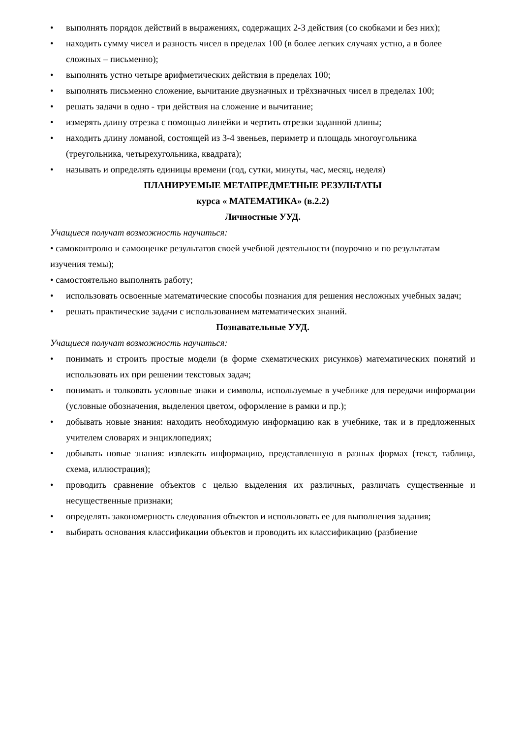• выполнять порядок действий в выражениях, содержащих 2-3 действия (со скобками и без них);
• находить сумму чисел и разность чисел в пределах 100 (в более легких случаях устно, а в более сложных – письменно);
• выполнять устно четыре арифметических действия в пределах 100;
• выполнять письменно сложение, вычитание двузначных и трёхзначных чисел в пределах 100;
• решать задачи в одно - три действия на сложение и вычитание;
• измерять длину отрезка с помощью линейки и чертить отрезки заданной длины;
• находить длину ломаной, состоящей из 3-4 звеньев, периметр и площадь многоугольника (треугольника, четырехугольника, квадрата);
• называть и определять единицы времени (год, сутки, минуты, час, месяц, неделя)
ПЛАНИРУЕМЫЕ МЕТАПРЕДМЕТНЫЕ РЕЗУЛЬТАТЫ
курса « МАТЕМАТИКА» (в.2.2)
Личностные УУД.
Учащиеся получат возможность научиться:
• самоконтролю и самооценке результатов своей учебной деятельности (поурочно и по результатам изучения темы);
• самостоятельно выполнять работу;
• использовать освоенные математические способы познания для решения несложных учебных задач;
• решать практические задачи с использованием математических знаний.
Познавательные УУД.
Учащиеся получат возможность научиться:
• понимать и строить простые модели (в форме схематических рисунков) математических понятий и использовать их при решении текстовых задач;
• понимать и толковать условные знаки и символы, используемые в учебнике для передачи информации (условные обозначения, выделения цветом, оформление в рамки и пр.);
• добывать новые знания: находить необходимую информацию как в учебнике, так и в предложенных учителем словарях и энциклопедиях;
• добывать новые знания: извлекать информацию, представленную в разных формах (текст, таблица, схема, иллюстрация);
• проводить сравнение объектов с целью выделения их различных, различать существенные и несущественные признаки;
• определять закономерность следования объектов и использовать ее для выполнения задания;
• выбирать основания классификации объектов и проводить их классификацию (разбиение